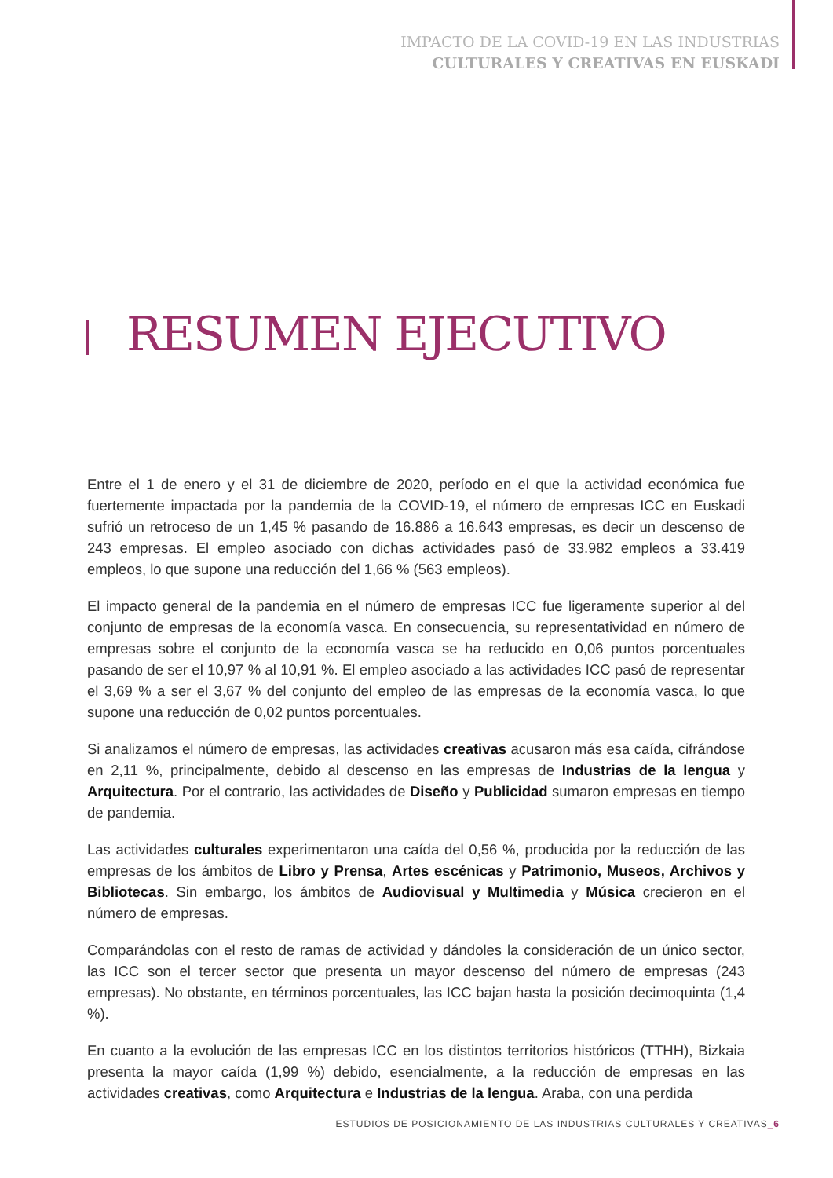IMPACTO DE LA COVID-19 EN LAS INDUSTRIAS
CULTURALES Y CREATIVAS EN EUSKADI
RESUMEN EJECUTIVO
Entre el 1 de enero y el 31 de diciembre de 2020, período en el que la actividad económica fue fuertemente impactada por la pandemia de la COVID-19, el número de empresas ICC en Euskadi sufrió un retroceso de un 1,45 % pasando de 16.886 a 16.643 empresas, es decir un descenso de 243 empresas. El empleo asociado con dichas actividades pasó de 33.982 empleos a 33.419 empleos, lo que supone una reducción del 1,66 % (563 empleos).
El impacto general de la pandemia en el número de empresas ICC fue ligeramente superior al del conjunto de empresas de la economía vasca. En consecuencia, su representatividad en número de empresas sobre el conjunto de la economía vasca se ha reducido en 0,06 puntos porcentuales pasando de ser el 10,97 % al 10,91 %. El empleo asociado a las actividades ICC pasó de representar el 3,69 % a ser el 3,67 % del conjunto del empleo de las empresas de la economía vasca, lo que supone una reducción de 0,02 puntos porcentuales.
Si analizamos el número de empresas, las actividades creativas acusaron más esa caída, cifrándose en 2,11 %, principalmente, debido al descenso en las empresas de Industrias de la lengua y Arquitectura. Por el contrario, las actividades de Diseño y Publicidad sumaron empresas en tiempo de pandemia.
Las actividades culturales experimentaron una caída del 0,56 %, producida por la reducción de las empresas de los ámbitos de Libro y Prensa, Artes escénicas y Patrimonio, Museos, Archivos y Bibliotecas. Sin embargo, los ámbitos de Audiovisual y Multimedia y Música crecieron en el número de empresas.
Comparándolas con el resto de ramas de actividad y dándoles la consideración de un único sector, las ICC son el tercer sector que presenta un mayor descenso del número de empresas (243 empresas). No obstante, en términos porcentuales, las ICC bajan hasta la posición decimoquinta (1,4 %).
En cuanto a la evolución de las empresas ICC en los distintos territorios históricos (TTHH), Bizkaia presenta la mayor caída (1,99 %) debido, esencialmente, a la reducción de empresas en las actividades creativas, como Arquitectura e Industrias de la lengua. Araba, con una perdida
ESTUDIOS DE POSICIONAMIENTO DE LAS INDUSTRIAS CULTURALES Y CREATIVAS_6